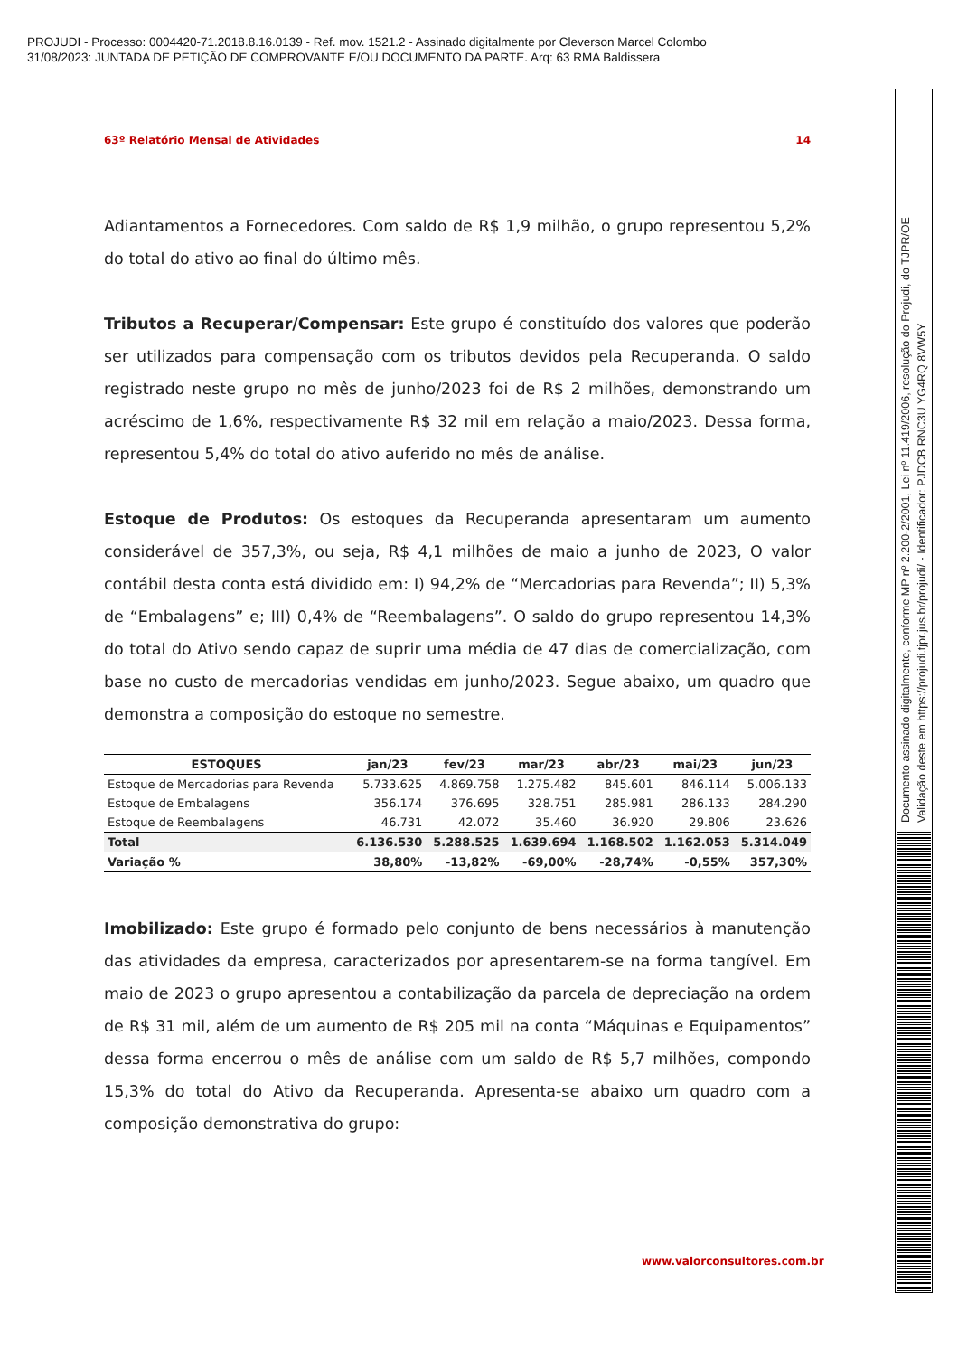PROJUDI - Processo: 0004420-71.2018.8.16.0139 - Ref. mov. 1521.2 - Assinado digitalmente por Cleverson Marcel Colombo
31/08/2023: JUNTADA DE PETIÇÃO DE COMPROVANTE E/OU DOCUMENTO DA PARTE. Arq: 63 RMA Baldissera
63º Relatório Mensal de Atividades 14
Adiantamentos a Fornecedores. Com saldo de R$ 1,9 milhão, o grupo representou 5,2% do total do ativo ao final do último mês.
Tributos a Recuperar/Compensar: Este grupo é constituído dos valores que poderão ser utilizados para compensação com os tributos devidos pela Recuperanda. O saldo registrado neste grupo no mês de junho/2023 foi de R$ 2 milhões, demonstrando um acréscimo de 1,6%, respectivamente R$ 32 mil em relação a maio/2023. Dessa forma, representou 5,4% do total do ativo auferido no mês de análise.
Estoque de Produtos: Os estoques da Recuperanda apresentaram um aumento considerável de 357,3%, ou seja, R$ 4,1 milhões de maio a junho de 2023, O valor contábil desta conta está dividido em: I) 94,2% de “Mercadorias para Revenda”; II) 5,3% de “Embalagens” e; III) 0,4% de “Reembalagens”. O saldo do grupo representou 14,3% do total do Ativo sendo capaz de suprir uma média de 47 dias de comercialização, com base no custo de mercadorias vendidas em junho/2023. Segue abaixo, um quadro que demonstra a composição do estoque no semestre.
| ESTOQUES | jan/23 | fev/23 | mar/23 | abr/23 | mai/23 | jun/23 |
| --- | --- | --- | --- | --- | --- | --- |
| Estoque de Mercadorias para Revenda | 5.733.625 | 4.869.758 | 1.275.482 | 845.601 | 846.114 | 5.006.133 |
| Estoque de Embalagens | 356.174 | 376.695 | 328.751 | 285.981 | 286.133 | 284.290 |
| Estoque de Reembalagens | 46.731 | 42.072 | 35.460 | 36.920 | 29.806 | 23.626 |
| Total | 6.136.530 | 5.288.525 | 1.639.694 | 1.168.502 | 1.162.053 | 5.314.049 |
| Variação % | 38,80% | -13,82% | -69,00% | -28,74% | -0,55% | 357,30% |
Imobilizado: Este grupo é formado pelo conjunto de bens necessários à manutenção das atividades da empresa, caracterizados por apresentarem-se na forma tangível. Em maio de 2023 o grupo apresentou a contabilização da parcela de depreciação na ordem de R$ 31 mil, além de um aumento de R$ 205 mil na conta “Máquinas e Equipamentos” dessa forma encerrou o mês de análise com um saldo de R$ 5,7 milhões, compondo 15,3% do total do Ativo da Recuperanda. Apresenta-se abaixo um quadro com a composição demonstrativa do grupo:
www.valorconsultores.com.br
Documento assinado digitalmente, conforme MP nº 2.200-2/2001, Lei nº 11.419/2006, resolução do Projudi, do TJPR/OE
Validação deste em https://projudi.tjpr.jus.br/projudi/ - Identificador: PJDCB RNC3U YG4RQ 8VW5Y